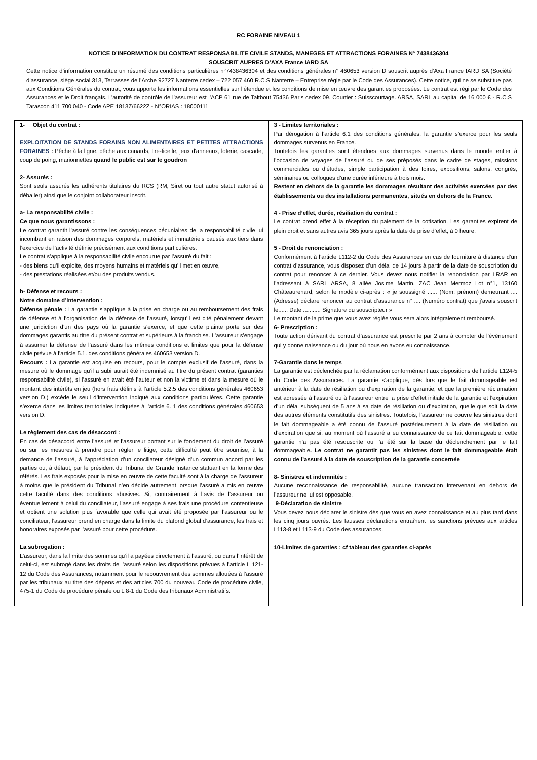RC FORAINE NIVEAU 1
NOTICE D’INFORMATION DU CONTRAT RESPONSABILITE CIVILE STANDS, MANEGES ET ATTRACTIONS FORAINES N° 7438436304
SOUSCRIT AUPRES D’AXA France IARD SA
Cette notice d’information constitue un résumé des conditions particulières n°7438436304 et des conditions générales n° 460653 version D souscrit auprès d’Axa France IARD SA (Société d’assurance, siège social 313, Terrasses de l’Arche 92727 Nanterre cedex – 722 057 460 R.C.S Nanterre – Entreprise régie par le Code des Assurances). Cette notice, qui ne se substitue pas aux Conditions Générales du contrat, vous apporte les informations essentielles sur l’étendue et les conditions de mise en œuvre des garanties proposées. Le contrat est régi par le Code des Assurances et le Droit français. L’autorité de contrôle de l’assureur est l’ACP 61 rue de Taitbout 75436 Paris cedex 09. Courtier : Suisscourtage. ARSA, SARL au capital de 16 000 € - R.C.S Tarascon 411 700 040 - Code APE 1813Z/6622Z - N°ORIAS : 18000111
| 1- Objet du contrat : EXPLOITATION DE STANDS FORAINS NON ALIMENTAIRES ET PETITES ATTRACTIONS FORAINES : Pêche à la ligne, pêche aux canards, tire-ficelle, jeux d'anneaux, loterie, cascade, coup de poing, marionnettes quand le public est sur le goudron 2- Assurés : Sont seuls assurés les adhérents titulaires du RCS (RM, Siret ou tout autre statut autorisé à déballer) ainsi que le conjoint collaborateur inscrit. a- La responsabilité civile : Ce que nous garantissons : Le contrat garantit l’assuré contre les conséquences pécuniaires de la responsabilité civile lui incombant en raison des dommages corporels, matériels et immatériels causés aux tiers dans l’exercice de l’activité définie précisément aux conditions particulières. Le contrat s’applique à la responsabilité civile encourue par l’assuré du fait : - des biens qu’il exploite, des moyens humains et matériels qu’il met en œuvre, - des prestations réalisées et/ou des produits vendus. b- Défense et recours : Notre domaine d’intervention : Défense pénale : La garantie s’applique à la prise en charge ou au remboursement des frais de défense et à l’organisation de la défense de l’assuré, lorsqu’il est cité pénalement devant une juridiction d’un des pays où la garantie s’exerce, et que cette plainte porte sur des dommages garantis au titre du présent contrat et supérieurs à la franchise. L’assureur s’engage à assumer la défense de l’assuré dans les mêmes conditions et limites que pour la défense civile prévue à l’article 5.1. des conditions générales 460653 version D. Recours : La garantie est acquise en recours, pour le compte exclusif de l’assuré, dans la mesure où le dommage qu’il a subi aurait été indemnisé au titre du présent contrat (garanties responsabilité civile), si l’assuré en avait été l’auteur et non la victime et dans la mesure où le montant des intérêts en jeu (hors frais définis à l’article 5.2.5 des conditions générales 460653 version D.) excède le seuil d’intervention indiqué aux conditions particulières. Cette garantie s’exerce dans les limites territoriales indiquées à l’article 6. 1 des conditions générales 460653 version D. Le règlement des cas de désaccord : En cas de désaccord entre l’assuré et l’assureur portant sur le fondement du droit de l’assuré ou sur les mesures à prendre pour régler le litige, cette difficulté peut être soumise, à la demande de l’assuré, à l’appréciation d’un conciliateur désigné d’un commun accord par les parties ou, à défaut, par le président du Tribunal de Grande Instance statuant en la forme des référés. Les frais exposés pour la mise en œuvre de cette faculté sont à la charge de l’assureur à moins que le président du Tribunal n’en décide autrement lorsque l’assuré a mis en œuvre cette faculté dans des conditions abusives. Si, contrairement à l’avis de l’assureur ou éventuellement à celui du conciliateur, l’assuré engage à ses frais une procédure contentieuse et obtient une solution plus favorable que celle qui avait été proposée par l’assureur ou le conciliateur, l’assureur prend en charge dans la limite du plafond global d’assurance, les frais et honoraires exposés par l’assuré pour cette procédure. La subrogation : L’assureur, dans la limite des sommes qu’il a payées directement à l’assuré, ou dans l’intérêt de celui-ci, est subrogé dans les droits de l’assuré selon les dispositions prévues à l’article L 121-12 du Code des Assurances, notamment pour le recouvrement des sommes allouées à l’assuré par les tribunaux au titre des dépens et des articles 700 du nouveau Code de procédure civile, 475-1 du Code de procédure pénale ou L 8-1 du Code des tribunaux Administratifs. | 3 - Limites territoriales : Par dérogation à l’article 6.1 des conditions générales, la garantie s’exerce pour les seuls dommages survenus en France. Toutefois les garanties sont étendues aux dommages survenus dans le monde entier à l’occasion de voyages de l’assuré ou de ses préposés dans le cadre de stages, missions commerciales ou d’études, simple participation à des foires, expositions, salons, congrès, séminaires ou colloques d’une durée inférieure à trois mois. Restent en dehors de la garantie les dommages résultant des activités exercées par des établissements ou des installations permanentes, situés en dehors de la France. 4 - Prise d’effet, durée, résiliation du contrat : Le contrat prend effet à la réception du paiement de la cotisation. Les garanties expirent de plein droit et sans autres avis 365 jours après la date de prise d’effet, à 0 heure. 5 - Droit de renonciation : Conformément à l’article L112-2 du Code des Assurances en cas de fourniture à distance d’un contrat d’assurance, vous disposez d’un délai de 14 jours à partir de la date de souscription du contrat pour renoncer à ce dernier. Vous devez nous notifier la renonciation par LRAR en l’adressant à SARL ARSA, 8 allée Josime Martin, ZAC Jean Mermoz Lot n°1, 13160 Châteaurenard, selon le modèle ci-après : « je soussigné ...... (Nom, prénom) demeurant .... (Adresse) déclare renoncer au contrat d’assurance n° .... (Numéro contrat) que j’avais souscrit le...... Date ........... Signature du souscripteur » Le montant de la prime que vous avez réglée vous sera alors intégralement remboursé. 6- Prescription : Toute action dérivant du contrat d’assurance est prescrite par 2 ans à compter de l’évènement qui y donne naissance ou du jour où nous en avons eu connaissance. 7-Garantie dans le temps La garantie est déclenchée par la réclamation conformément aux dispositions de l’article L124-5 du Code des Assurances. La garantie s’applique, dès lors que le fait dommageable est antérieur à la date de résiliation ou d’expiration de la garantie, et que la première réclamation est adressée à l’assuré ou à l’assureur entre la prise d’effet initiale de la garantie et l’expiration d’un délai subséquent de 5 ans à sa date de résiliation ou d’expiration, quelle que soit la date des autres éléments constitutifs des sinistres. Toutefois, l’assureur ne couvre les sinistres dont le fait dommageable a été connu de l’assuré postérieurement à la date de résiliation ou d’expiration que si, au moment où l’assuré a eu connaissance de ce fait dommageable, cette garantie n’a pas été resouscrite ou l’a été sur la base du déclenchement par le fait dommageable . Le contrat ne garantit pas les sinistres dont le fait dommageable était connu de l’assuré à la date de souscription de la garantie concernée 8- Sinistres et indemnités : Aucune reconnaissance de responsabilité, aucune transaction intervenant en dehors de l’assureur ne lui est opposable. 9-Déclaration de sinistre Vous devez nous déclarer le sinistre dès que vous en avez connaissance et au plus tard dans les cinq jours ouvrés. Les fausses déclarations entraînent les sanctions prévues aux articles L113-8 et L113-9 du Code des assurances. 10-Limites de garanties : cf tableau des garanties ci-après |